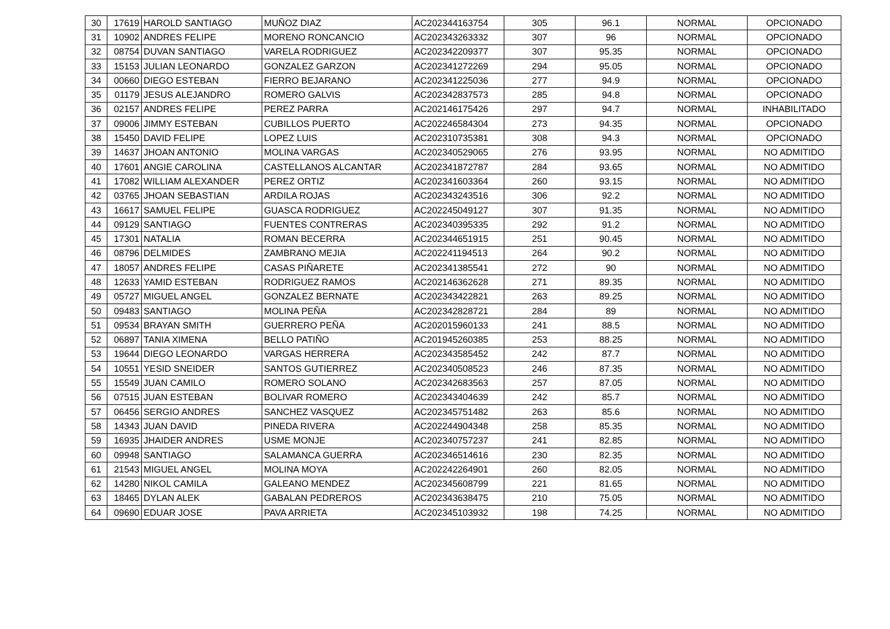| 30 | 17619 | HAROLD SANTIAGO | MUÑOZ DIAZ | AC202344163754 | 305 | 96.1 | NORMAL | OPCIONADO |
| 31 | 10902 | ANDRES FELIPE | MORENO RONCANCIO | AC202343263332 | 307 | 96 | NORMAL | OPCIONADO |
| 32 | 08754 | DUVAN SANTIAGO | VARELA RODRIGUEZ | AC202342209377 | 307 | 95.35 | NORMAL | OPCIONADO |
| 33 | 15153 | JULIAN LEONARDO | GONZALEZ GARZON | AC202341272269 | 294 | 95.05 | NORMAL | OPCIONADO |
| 34 | 00660 | DIEGO ESTEBAN | FIERRO BEJARANO | AC202341225036 | 277 | 94.9 | NORMAL | OPCIONADO |
| 35 | 01179 | JESUS ALEJANDRO | ROMERO GALVIS | AC202342837573 | 285 | 94.8 | NORMAL | OPCIONADO |
| 36 | 02157 | ANDRES FELIPE | PEREZ PARRA | AC202146175426 | 297 | 94.7 | NORMAL | INHABILITADO |
| 37 | 09006 | JIMMY ESTEBAN | CUBILLOS PUERTO | AC202246584304 | 273 | 94.35 | NORMAL | OPCIONADO |
| 38 | 15450 | DAVID FELIPE | LOPEZ LUIS | AC202310735381 | 308 | 94.3 | NORMAL | OPCIONADO |
| 39 | 14637 | JHOAN ANTONIO | MOLINA VARGAS | AC202340529065 | 276 | 93.95 | NORMAL | NO ADMITIDO |
| 40 | 17601 | ANGIE CAROLINA | CASTELLANOS ALCANTAR | AC202341872787 | 284 | 93.65 | NORMAL | NO ADMITIDO |
| 41 | 17082 | WILLIAM ALEXANDER | PEREZ ORTIZ | AC202341603364 | 260 | 93.15 | NORMAL | NO ADMITIDO |
| 42 | 03765 | JHOAN SEBASTIAN | ARDILA ROJAS | AC202343243516 | 306 | 92.2 | NORMAL | NO ADMITIDO |
| 43 | 16617 | SAMUEL FELIPE | GUASCA RODRIGUEZ | AC202245049127 | 307 | 91.35 | NORMAL | NO ADMITIDO |
| 44 | 09129 | SANTIAGO | FUENTES CONTRERAS | AC202340395335 | 292 | 91.2 | NORMAL | NO ADMITIDO |
| 45 | 17301 | NATALIA | ROMAN BECERRA | AC202344651915 | 251 | 90.45 | NORMAL | NO ADMITIDO |
| 46 | 08796 | DELMIDES | ZAMBRANO MEJIA | AC202241194513 | 264 | 90.2 | NORMAL | NO ADMITIDO |
| 47 | 18057 | ANDRES FELIPE | CASAS PIÑARETE | AC202341385541 | 272 | 90 | NORMAL | NO ADMITIDO |
| 48 | 12633 | YAMID ESTEBAN | RODRIGUEZ RAMOS | AC202146362628 | 271 | 89.35 | NORMAL | NO ADMITIDO |
| 49 | 05727 | MIGUEL ANGEL | GONZALEZ BERNATE | AC202343422821 | 263 | 89.25 | NORMAL | NO ADMITIDO |
| 50 | 09483 | SANTIAGO | MOLINA PEÑA | AC202342828721 | 284 | 89 | NORMAL | NO ADMITIDO |
| 51 | 09534 | BRAYAN SMITH | GUERRERO PEÑA | AC202015960133 | 241 | 88.5 | NORMAL | NO ADMITIDO |
| 52 | 06897 | TANIA XIMENA | BELLO PATIÑO | AC201945260385 | 253 | 88.25 | NORMAL | NO ADMITIDO |
| 53 | 19644 | DIEGO LEONARDO | VARGAS HERRERA | AC202343585452 | 242 | 87.7 | NORMAL | NO ADMITIDO |
| 54 | 10551 | YESID SNEIDER | SANTOS GUTIERREZ | AC202340508523 | 246 | 87.35 | NORMAL | NO ADMITIDO |
| 55 | 15549 | JUAN CAMILO | ROMERO SOLANO | AC202342683563 | 257 | 87.05 | NORMAL | NO ADMITIDO |
| 56 | 07515 | JUAN ESTEBAN | BOLIVAR ROMERO | AC202343404639 | 242 | 85.7 | NORMAL | NO ADMITIDO |
| 57 | 06456 | SERGIO ANDRES | SANCHEZ VASQUEZ | AC202345751482 | 263 | 85.6 | NORMAL | NO ADMITIDO |
| 58 | 14343 | JUAN DAVID | PINEDA RIVERA | AC202244904348 | 258 | 85.35 | NORMAL | NO ADMITIDO |
| 59 | 16935 | JHAIDER ANDRES | USME MONJE | AC202340757237 | 241 | 82.85 | NORMAL | NO ADMITIDO |
| 60 | 09948 | SANTIAGO | SALAMANCA GUERRA | AC202346514616 | 230 | 82.35 | NORMAL | NO ADMITIDO |
| 61 | 21543 | MIGUEL ANGEL | MOLINA MOYA | AC202242264901 | 260 | 82.05 | NORMAL | NO ADMITIDO |
| 62 | 14280 | NIKOL CAMILA | GALEANO MENDEZ | AC202345608799 | 221 | 81.65 | NORMAL | NO ADMITIDO |
| 63 | 18465 | DYLAN ALEK | GABALAN PEDREROS | AC202343638475 | 210 | 75.05 | NORMAL | NO ADMITIDO |
| 64 | 09690 | EDUAR JOSE | PAVA ARRIETA | AC202345103932 | 198 | 74.25 | NORMAL | NO ADMITIDO |